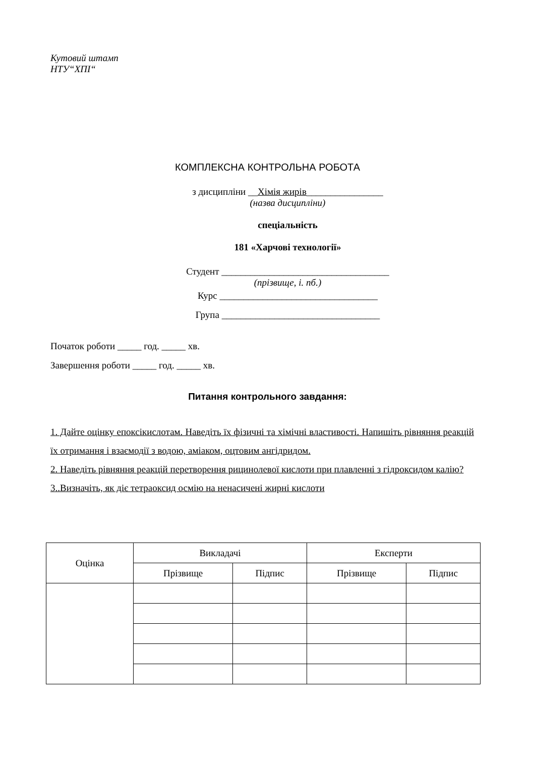Кутовий штамп
НТУ“ХПІ“
КОМПЛЕКСНА КОНТРОЛЬНА РОБОТА
з дисципліни __Хімія жирів________________
(назва дисципліни)
спеціальність
181 «Харчові технології»
Студент ___________________________________
(прізвище, і. пб.)
Курс _________________________________
Група _________________________________
Початок роботи _____ год. _____ хв.
Завершення роботи _____ год. _____ хв.
Питання контрольного завдання:
1. Дайте оцінку епоксікислотам. Наведіть їх фізичні та хімічні властивості. Напишіть рівняння реакцій їх отримання і взаємодії з водою, аміаком, оцтовим ангідридом.
2. Наведіть рівняння реакцій перетворення рицинолевої кислоти при плавленні з гідроксидом калію?
3..Визначіть, як діє тетраоксид осмію на ненасичені жирні кислоти
| Оцінка | Викладачі | | Експерти | |
| --- | --- | --- | --- | --- |
| | Прізвище | Підпис | Прізвище | Підпис |